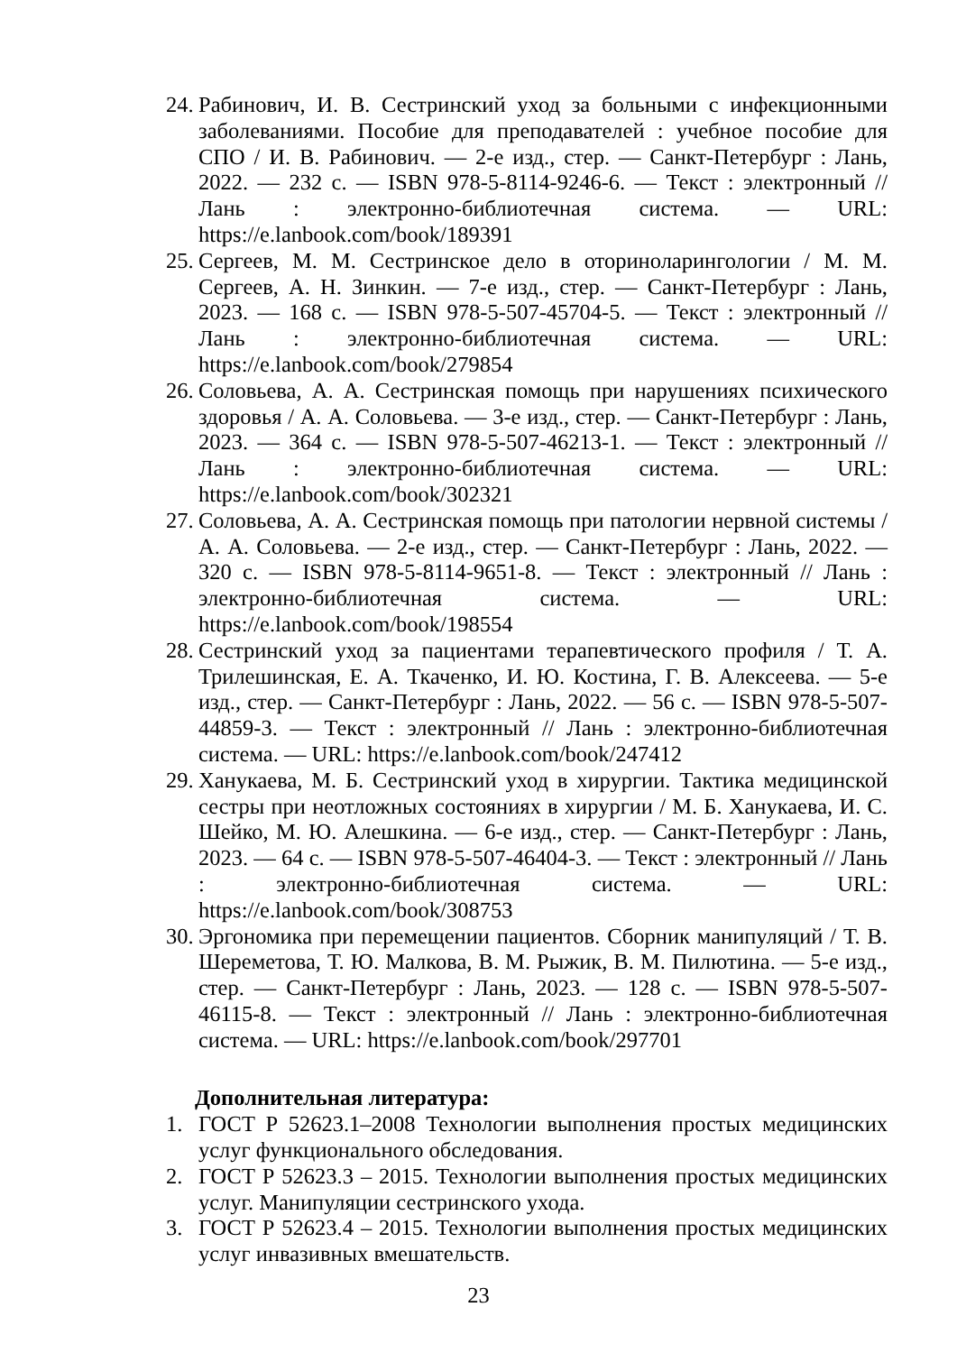24. Рабинович, И. В. Сестринский уход за больными с инфекционными заболеваниями. Пособие для преподавателей : учебное пособие для СПО / И. В. Рабинович. — 2-е изд., стер. — Санкт-Петербург : Лань, 2022. — 232 с. — ISBN 978-5-8114-9246-6. — Текст : электронный // Лань : электронно-библиотечная система. — URL: https://e.lanbook.com/book/189391
25. Сергеев, М. М. Сестринское дело в оториноларингологии / М. М. Сергеев, А. Н. Зинкин. — 7-е изд., стер. — Санкт-Петербург : Лань, 2023. — 168 с. — ISBN 978-5-507-45704-5. — Текст : электронный // Лань : электронно-библиотечная система. — URL: https://e.lanbook.com/book/279854
26. Соловьева, А. А. Сестринская помощь при нарушениях психического здоровья / А. А. Соловьева. — 3-е изд., стер. — Санкт-Петербург : Лань, 2023. — 364 с. — ISBN 978-5-507-46213-1. — Текст : электронный // Лань : электронно-библиотечная система. — URL: https://e.lanbook.com/book/302321
27. Соловьева, А. А. Сестринская помощь при патологии нервной системы / А. А. Соловьева. — 2-е изд., стер. — Санкт-Петербург : Лань, 2022. — 320 с. — ISBN 978-5-8114-9651-8. — Текст : электронный // Лань : электронно-библиотечная система. — URL: https://e.lanbook.com/book/198554
28. Сестринский уход за пациентами терапевтического профиля / Т. А. Трилешинская, Е. А. Ткаченко, И. Ю. Костина, Г. В. Алексеева. — 5-е изд., стер. — Санкт-Петербург : Лань, 2022. — 56 с. — ISBN 978-5-507-44859-3. — Текст : электронный // Лань : электронно-библиотечная система. — URL: https://e.lanbook.com/book/247412
29. Ханукаева, М. Б. Сестринский уход в хирургии. Тактика медицинской сестры при неотложных состояниях в хирургии / М. Б. Ханукаева, И. С. Шейко, М. Ю. Алешкина. — 6-е изд., стер. — Санкт-Петербург : Лань, 2023. — 64 с. — ISBN 978-5-507-46404-3. — Текст : электронный // Лань : электронно-библиотечная система. — URL: https://e.lanbook.com/book/308753
30. Эргономика при перемещении пациентов. Сборник манипуляций / Т. В. Шереметова, Т. Ю. Малкова, В. М. Рыжик, В. М. Пилютина. — 5-е изд., стер. — Санкт-Петербург : Лань, 2023. — 128 с. — ISBN 978-5-507-46115-8. — Текст : электронный // Лань : электронно-библиотечная система. — URL: https://e.lanbook.com/book/297701
Дополнительная литература:
1. ГОСТ Р 52623.1–2008 Технологии выполнения простых медицинских услуг функционального обследования.
2. ГОСТ Р 52623.3 – 2015. Технологии выполнения простых медицинских услуг. Манипуляции сестринского ухода.
3. ГОСТ Р 52623.4 – 2015. Технологии выполнения простых медицинских услуг инвазивных вмешательств.
23